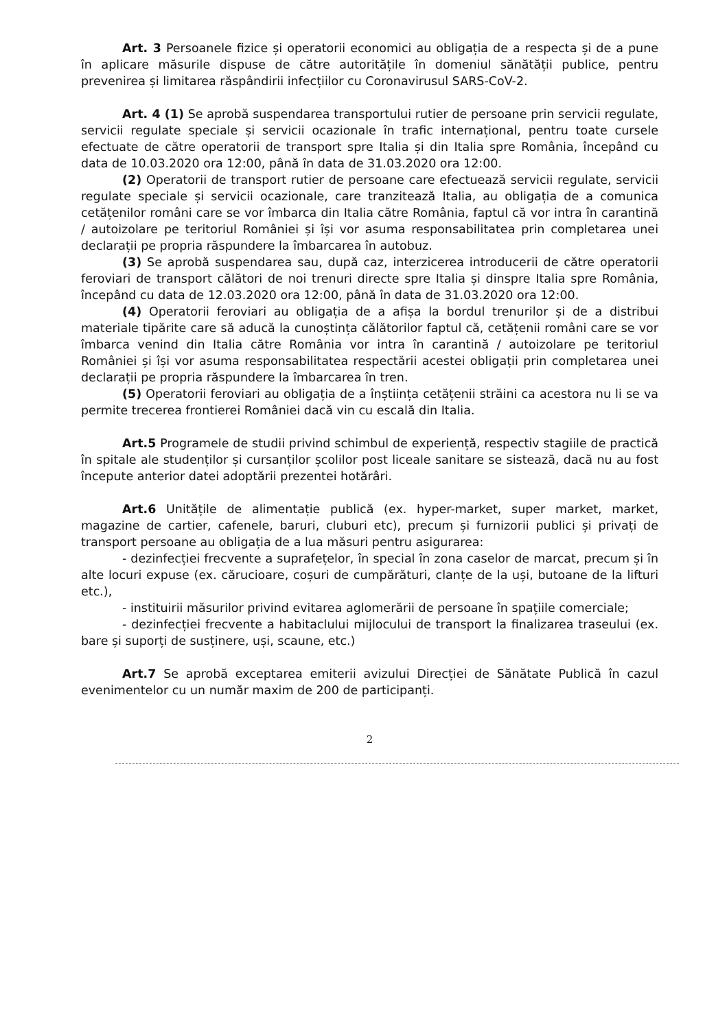Art. 3 Persoanele fizice și operatorii economici au obligația de a respecta și de a pune în aplicare măsurile dispuse de către autoritățile în domeniul sănătății publice, pentru prevenirea și limitarea răspândirii infecțiilor cu Coronavirusul SARS-CoV-2.
Art. 4 (1) Se aprobă suspendarea transportului rutier de persoane prin servicii regulate, servicii regulate speciale și servicii ocazionale în trafic internațional, pentru toate cursele efectuate de către operatorii de transport spre Italia și din Italia spre România, începând cu data de 10.03.2020 ora 12:00, până în data de 31.03.2020 ora 12:00.
(2) Operatorii de transport rutier de persoane care efectuează servicii regulate, servicii regulate speciale și servicii ocazionale, care tranzitează Italia, au obligația de a comunica cetățenilor români care se vor îmbarca din Italia către România, faptul că vor intra în carantină / autoizolare pe teritoriul României și își vor asuma responsabilitatea prin completarea unei declarații pe propria răspundere la îmbarcarea în autobuz.
(3) Se aprobă suspendarea sau, după caz, interzicerea introducerii de către operatorii feroviari de transport călători de noi trenuri directe spre Italia și dinspre Italia spre România, începând cu data de 12.03.2020 ora 12:00, până în data de 31.03.2020 ora 12:00.
(4) Operatorii feroviari au obligația de a afișa la bordul trenurilor și de a distribui materiale tipărite care să aducă la cunoștința călătorilor faptul că, cetățenii români care se vor îmbarca venind din Italia către România vor intra în carantină / autoizolare pe teritoriul României și își vor asuma responsabilitatea respectării acestei obligații prin completarea unei declarații pe propria răspundere la îmbarcarea în tren.
(5) Operatorii feroviari au obligația de a înștiința cetățenii străini ca acestora nu li se va permite trecerea frontierei României dacă vin cu escală din Italia.
Art.5 Programele de studii privind schimbul de experiență, respectiv stagiile de practică în spitale ale studenților și cursanților școlilor post liceale sanitare se sistează, dacă nu au fost începute anterior datei adoptării prezentei hotărâri.
Art.6 Unitățile de alimentație publică (ex. hyper-market, super market, market, magazine de cartier, cafenele, baruri, cluburi etc), precum și furnizorii publici și privați de transport persoane au obligația de a lua măsuri pentru asigurarea:
- dezinfecției frecvente a suprafețelor, în special în zona caselor de marcat, precum și în alte locuri expuse (ex. cărucioare, coșuri de cumpărături, clanțe de la uși, butoane de la lifturi etc.),
- instituirii măsurilor privind evitarea aglomerării de persoane în spațiile comerciale;
- dezinfecției frecvente a habitaclului mijlocului de transport la finalizarea traseului (ex. bare și suporți de susținere, uși, scaune, etc.)
Art.7 Se aprobă exceptarea emiterii avizului Direcției de Sănătate Publică în cazul evenimentelor cu un număr maxim de 200 de participanți.
2